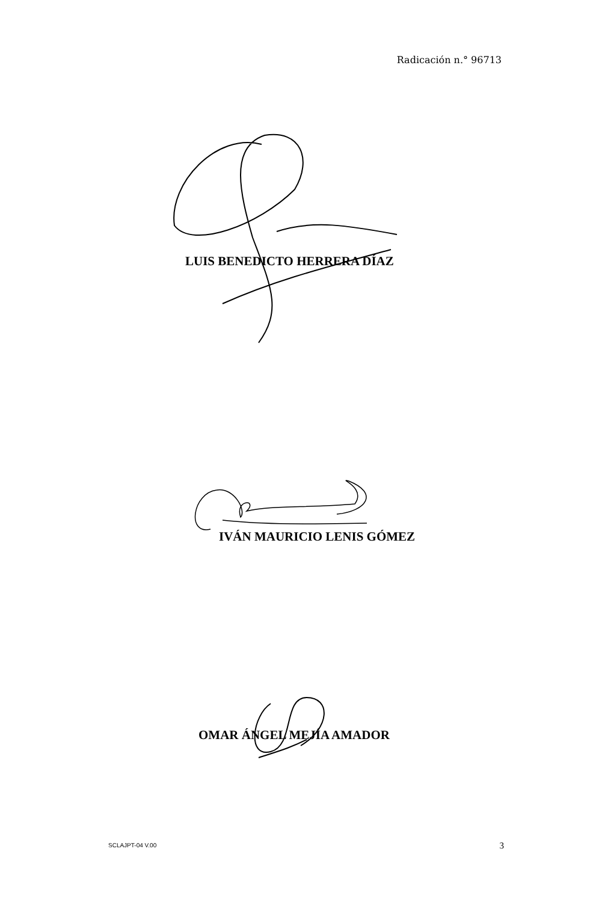Radicación n.° 96713
LUIS BENEDICTO HERRERA DÍAZ
IVÁN MAURICIO LENIS GÓMEZ
OMAR ÁNGEL MEJÍA AMADOR
SCLAJPT-04 V.00 3